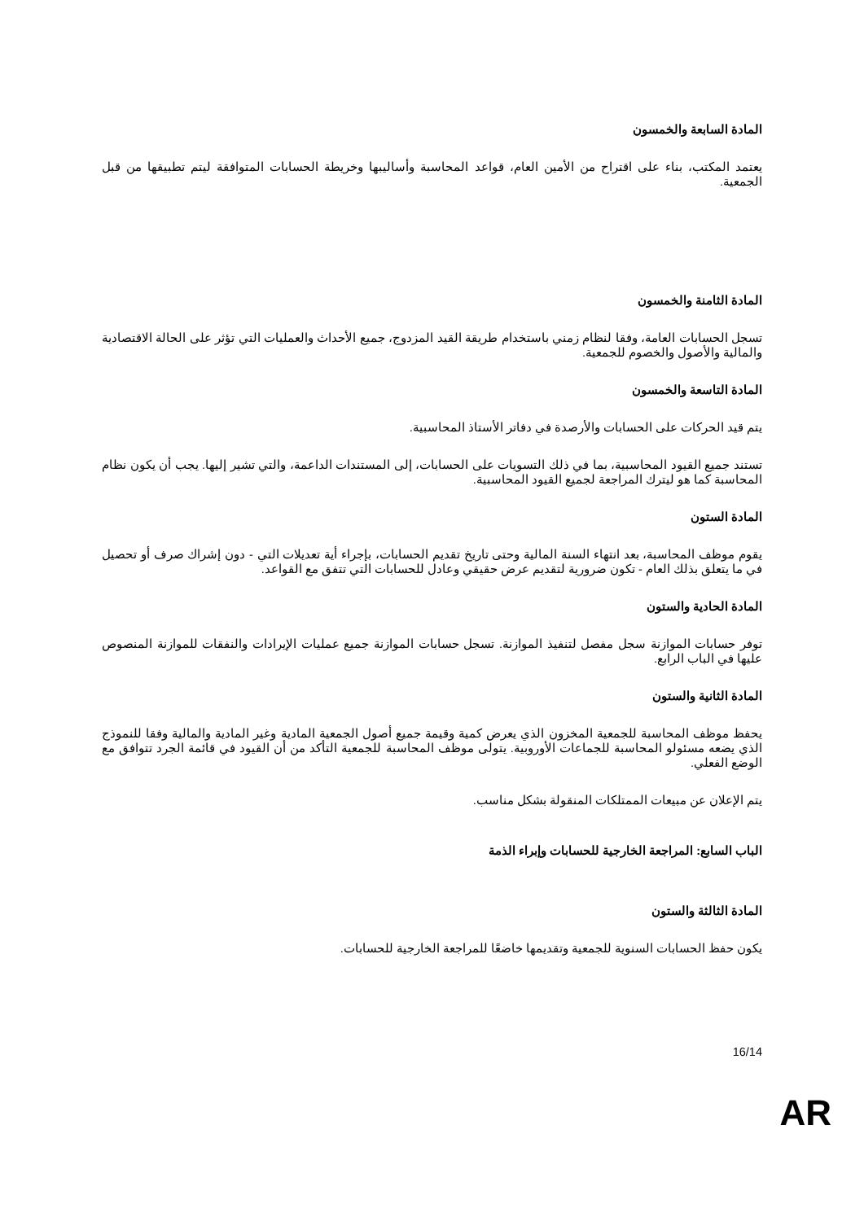المادة السابعة والخمسون
يعتمد المكتب، بناء على اقتراح من الأمين العام، قواعد المحاسبة وأساليبها وخريطة الحسابات المتوافقة ليتم تطبيقها من قبل الجمعية.
المادة الثامنة والخمسون
تسجل الحسابات العامة، وفقا لنظام زمني باستخدام طريقة القيد المزدوج، جميع الأحداث والعمليات التي تؤثر على الحالة الاقتصادية والمالية والأصول والخصوم للجمعية.
المادة التاسعة والخمسون
يتم قيد الحركات على الحسابات والأرصدة في دفاتر الأستاذ المحاسبية.
تستند جميع القيود المحاسبية، بما في ذلك التسويات على الحسابات، إلى المستندات الداعمة، والتي تشير إليها. يجب أن يكون نظام المحاسبة كما هو ليترك المراجعة لجميع القيود المحاسبية.
المادة الستون
يقوم موظف المحاسبة، بعد انتهاء السنة المالية وحتى تاريخ تقديم الحسابات، بإجراء أية تعديلات التي - دون إشراك صرف أو تحصيل في ما يتعلق بذلك العام - تكون ضرورية لتقديم عرض حقيقي وعادل للحسابات التي تتفق مع القواعد.
المادة الحادية والستون
توفر حسابات الموازنة سجل مفصل لتنفيذ الموازنة. تسجل حسابات الموازنة جميع عمليات الإيرادات والنفقات للموازنة المنصوص عليها في الباب الرابع.
المادة الثانية والستون
يحفظ موظف المحاسبة للجمعية المخزون الذي يعرض كمية وقيمة جميع أصول الجمعية المادية وغير المادية والمالية وفقا للنموذج الذي يضعه مسئولو المحاسبة للجماعات الأوروبية. يتولى موظف المحاسبة للجمعية التأكد من أن القيود في قائمة الجرد تتوافق مع الوضع الفعلي.
يتم الإعلان عن مبيعات الممتلكات المنقولة بشكل مناسب.
الباب السابع: المراجعة الخارجية للحسابات وإبراء الذمة
المادة الثالثة والستون
يكون حفظ الحسابات السنوية للجمعية وتقديمها خاضعًا للمراجعة الخارجية للحسابات.
16/14
AR